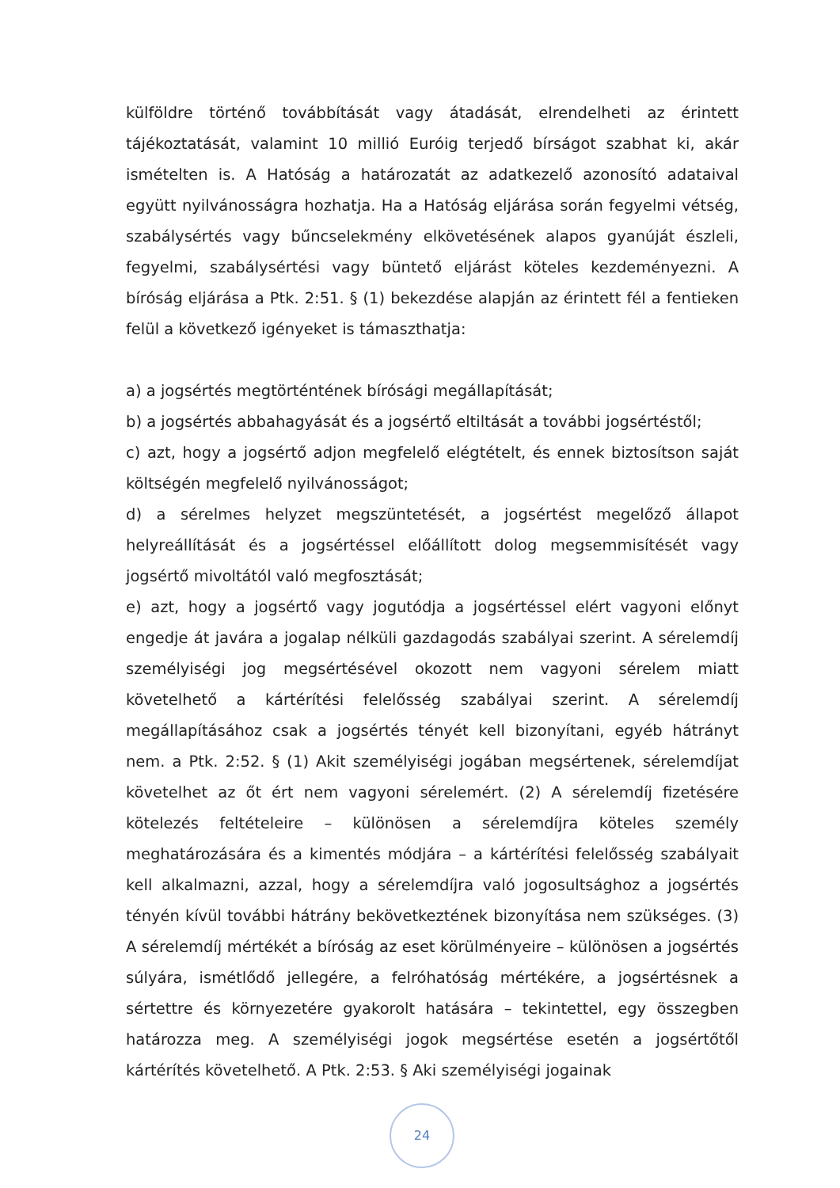külföldre történő továbbítását vagy átadását, elrendelheti az érintett tájékoztatását, valamint 10 millió Euróig terjedő bírságot szabhat ki, akár ismételten is. A Hatóság a határozatát az adatkezelő azonosító adataival együtt nyilvánosságra hozhatja. Ha a Hatóság eljárása során fegyelmi vétség, szabálysértés vagy bűncselekmény elkövetésének alapos gyanúját észleli, fegyelmi, szabálysértési vagy büntető eljárást köteles kezdeményezni. A bíróság eljárása a Ptk. 2:51. § (1) bekezdése alapján az érintett fél a fentieken felül a következő igényeket is támaszthatja:
a) a jogsértés megtörténtének bírósági megállapítását;
b) a jogsértés abbahagyását és a jogsértő eltiltását a további jogsértéstől;
c) azt, hogy a jogsértő adjon megfelelő elégtételt, és ennek biztosítson saját költségén megfelelő nyilvánosságot;
d) a sérelmes helyzet megszüntetését, a jogsértést megelőző állapot helyreállítását és a jogsértéssel előállított dolog megsemmisítését vagy jogsértő mivoltától való megfosztását;
e) azt, hogy a jogsértő vagy jogutódja a jogsértéssel elért vagyoni előnyt engedje át javára a jogalap nélküli gazdagodás szabályai szerint. A sérelemdíj személyiségi jog megsértésével okozott nem vagyoni sérelem miatt követelhető a kártérítési felelősség szabályai szerint. A sérelemdíj megállapításához csak a jogsértés tényét kell bizonyítani, egyéb hátrányt nem. a Ptk. 2:52. § (1) Akit személyiségi jogában megsértenek, sérelemdíjat követelhet az őt ért nem vagyoni sérelemért. (2) A sérelemdíj fizetésére kötelezés feltételeire – különösen a sérelemdíjra köteles személy meghatározására és a kimentés módjára – a kártérítési felelősség szabályait kell alkalmazni, azzal, hogy a sérelemdíjra való jogosultsághoz a jogsértés tényén kívül további hátrány bekövetkeztének bizonyítása nem szükséges. (3) A sérelemdíj mértékét a bíróság az eset körülményeire – különösen a jogsértés súlyára, ismétlődő jellegére, a felróhatóság mértékére, a jogsértésnek a sértettre és környezetére gyakorolt hatására – tekintettel, egy összegben határozza meg. A személyiségi jogok megsértése esetén a jogsértőtől kártérítés követelhető. A Ptk. 2:53. § Aki személyiségi jogainak
24